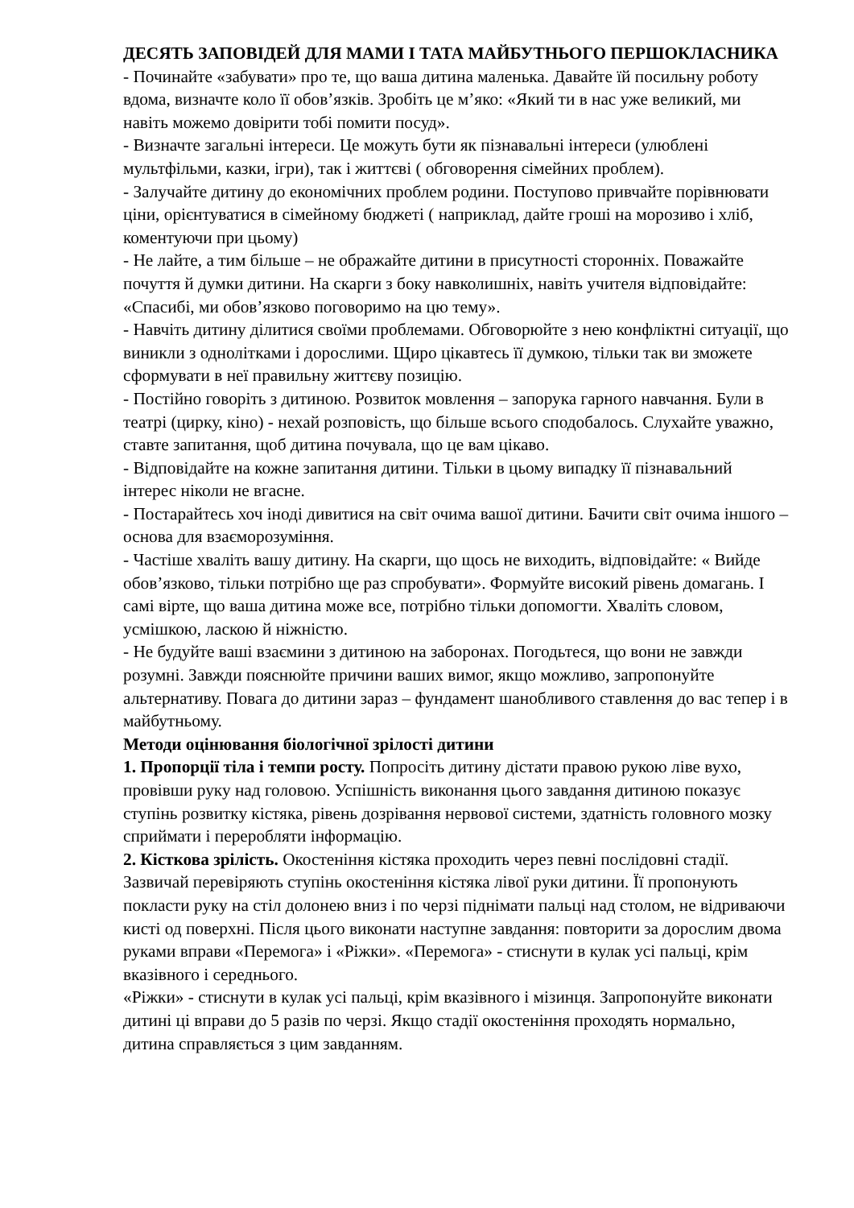ДЕСЯТЬ ЗАПОВІДЕЙ ДЛЯ МАМИ І ТАТА МАЙБУТНЬОГО ПЕРШОКЛАСНИКА
- Починайте «забувати» про те, що ваша дитина маленька. Давайте їй посильну роботу вдома, визначте коло її обов’язків. Зробіть це м’яко: «Який ти в нас уже великий, ми навіть можемо довірити тобі помити посуд».
- Визначте загальні інтереси. Це можуть бути як пізнавальні інтереси (улюблені мультфільми, казки, ігри), так і життєві ( обговорення сімейних проблем).
- Залучайте дитину до економічних проблем родини. Поступово привчайте порівнювати ціни, орієнтуватися в сімейному бюджеті ( наприклад, дайте гроші на морозиво і хліб, коментуючи при цьому)
- Не лайте, а тим більше – не ображайте дитини в присутності сторонніх. Поважайте почуття й думки дитини. На скарги з боку навколишніх, навіть учителя відповідайте: «Спасибі, ми обов’язково поговоримо на цю тему».
- Навчіть дитину ділитися своїми проблемами. Обговорюйте з нею конфліктні ситуації, що виникли з однолітками і дорослими. Щиро цікавтесь її думкою, тільки так ви зможете сформувати в неї правильну життєву позицію.
- Постійно говоріть з дитиною. Розвиток мовлення – запорука гарного навчання. Були в театрі (цирку, кіно) - нехай розповість, що більше всього сподобалось. Слухайте уважно, ставте запитання, щоб дитина почувала, що це вам цікаво.
- Відповідайте на кожне запитання дитини. Тільки в цьому випадку її пізнавальний інтерес ніколи не вгасне.
- Постарайтесь хоч іноді дивитися на світ очима вашої дитини. Бачити світ очима іншого – основа для взаєморозуміння.
- Частіше хваліть вашу дитину. На скарги, що щось не виходить, відповідайте: « Вийде обов’язково, тільки потрібно ще раз спробувати». Формуйте високий рівень домагань. І самі вірте, що ваша дитина може все, потрібно тільки допомогти. Хваліть словом, усмішкою, ласкою й ніжністю.
- Не будуйте ваші взаємини з дитиною на заборонах. Погодьтеся, що вони не завжди розумні. Завжди пояснюйте причини ваших вимог, якщо можливо, запропонуйте альтернативу. Повага до дитини зараз – фундамент шанобливого ставлення до вас тепер і в майбутньому.
Методи оцінювання біологічної зрілості дитини
1. Пропорції тіла і темпи росту. Попросіть дитину дістати правою рукою ліве вухо, провівши руку над головою. Успішність виконання цього завдання дитиною показує ступінь розвитку кістяка, рівень дозрівання нервової системи, здатність головного мозку сприймати і переробляти інформацію.
2. Кісткова зрілість. Окостеніння кістяка проходить через певні послідовні стадії. Зазвичай перевіряють ступінь окостеніння кістяка лівої руки дитини. Її пропонують покласти руку на стіл долонею вниз і по черзі піднімати пальці над столом, не відриваючи кисті од поверхні. Після цього виконати наступне завдання: повторити за дорослим двома руками вправи «Перемога» і «Ріжки». «Перемога» - стиснути в кулак усі пальці, крім вказівного і середнього.
«Ріжки» - стиснути в кулак усі пальці, крім вказівного і мізинця. Запропонуйте виконати дитині ці вправи до 5 разів по черзі. Якщо стадії окостеніння проходять нормально, дитина справляється з цим завданням.